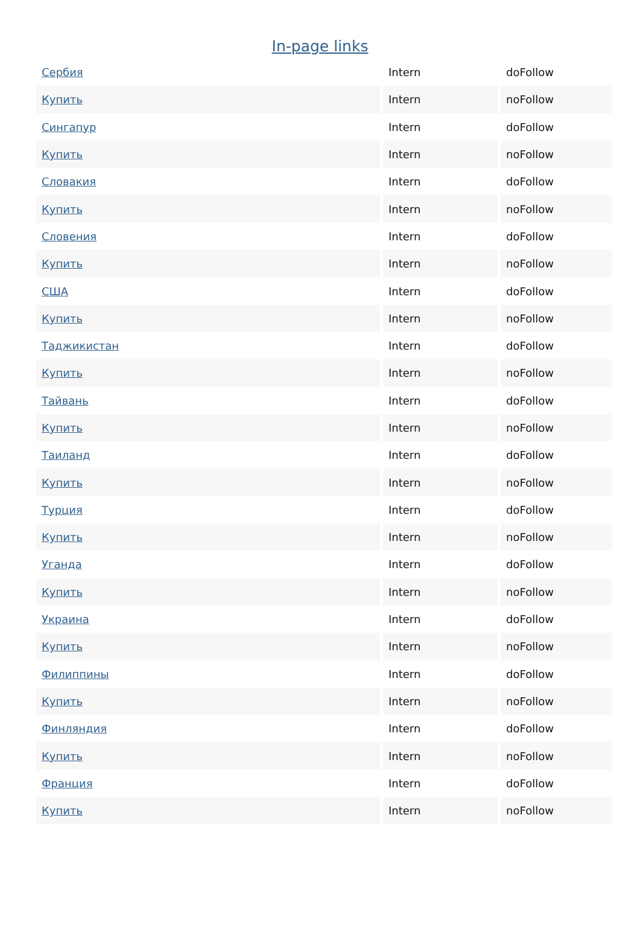In-page links
| Сербия | Intern | doFollow |
| Купить | Intern | noFollow |
| Сингапур | Intern | doFollow |
| Купить | Intern | noFollow |
| Словакия | Intern | doFollow |
| Купить | Intern | noFollow |
| Словения | Intern | doFollow |
| Купить | Intern | noFollow |
| США | Intern | doFollow |
| Купить | Intern | noFollow |
| Таджикистан | Intern | doFollow |
| Купить | Intern | noFollow |
| Тайвань | Intern | doFollow |
| Купить | Intern | noFollow |
| Таиланд | Intern | doFollow |
| Купить | Intern | noFollow |
| Турция | Intern | doFollow |
| Купить | Intern | noFollow |
| Уганда | Intern | doFollow |
| Купить | Intern | noFollow |
| Украина | Intern | doFollow |
| Купить | Intern | noFollow |
| Филиппины | Intern | doFollow |
| Купить | Intern | noFollow |
| Финляндия | Intern | doFollow |
| Купить | Intern | noFollow |
| Франция | Intern | doFollow |
| Купить | Intern | noFollow |